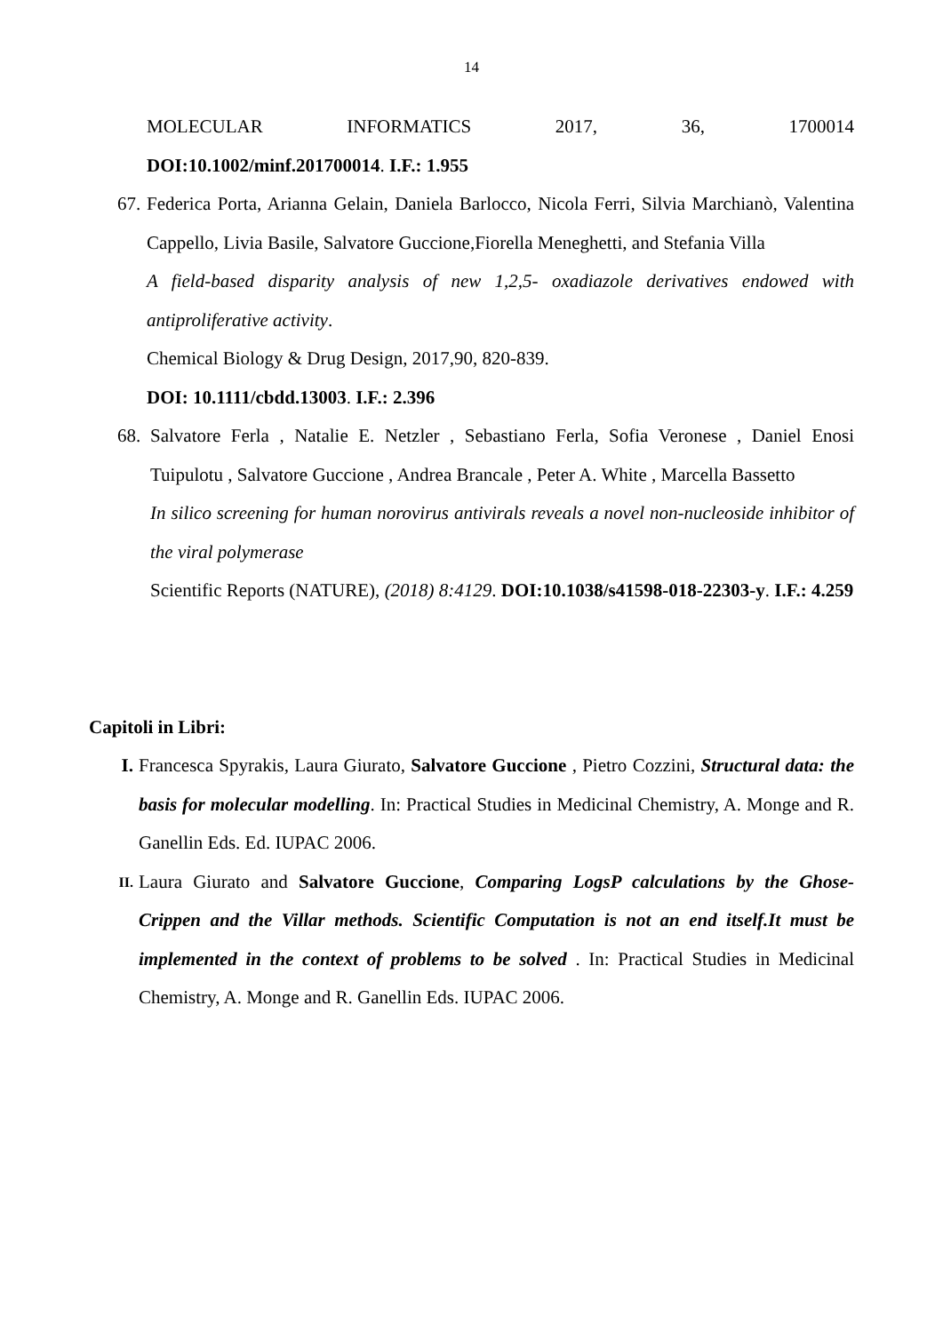14
MOLECULAR INFORMATICS 2017, 36, 1700014
DOI:10.1002/minf.201700014. I.F.: 1.955
67.
Federica Porta, Arianna Gelain, Daniela Barlocco, Nicola Ferri, Silvia Marchianò, Valentina Cappello, Livia Basile, Salvatore Guccione,Fiorella Meneghetti, and Stefania Villa
A field-based disparity analysis of new 1,2,5- oxadiazole derivatives endowed with antiproliferative activity.
Chemical Biology & Drug Design, 2017,90, 820-839.
DOI: 10.1111/cbdd.13003. I.F.: 2.396
68.
Salvatore Ferla , Natalie E. Netzler , Sebastiano Ferla, Sofia Veronese , Daniel Enosi Tuipulotu , Salvatore Guccione , Andrea Brancale , Peter A. White , Marcella Bassetto
In silico screening for human norovirus antivirals reveals a novel non-nucleoside inhibitor of the viral polymerase
Scientific Reports (NATURE), (2018) 8:4129. DOI:10.1038/s41598-018-22303-y. I.F.: 4.259
Capitoli in Libri:
I. Francesca Spyrakis, Laura Giurato, Salvatore Guccione , Pietro Cozzini, Structural data: the basis for molecular modelling. In: Practical Studies in Medicinal Chemistry, A. Monge and R. Ganellin Eds. Ed. IUPAC 2006.
II.
Laura Giurato and Salvatore Guccione, Comparing LogsP calculations by the Ghose-Crippen and the Villar methods. Scientific Computation is not an end itself.It must be implemented in the context of problems to be solved . In: Practical Studies in Medicinal Chemistry, A. Monge and R. Ganellin Eds. IUPAC 2006.